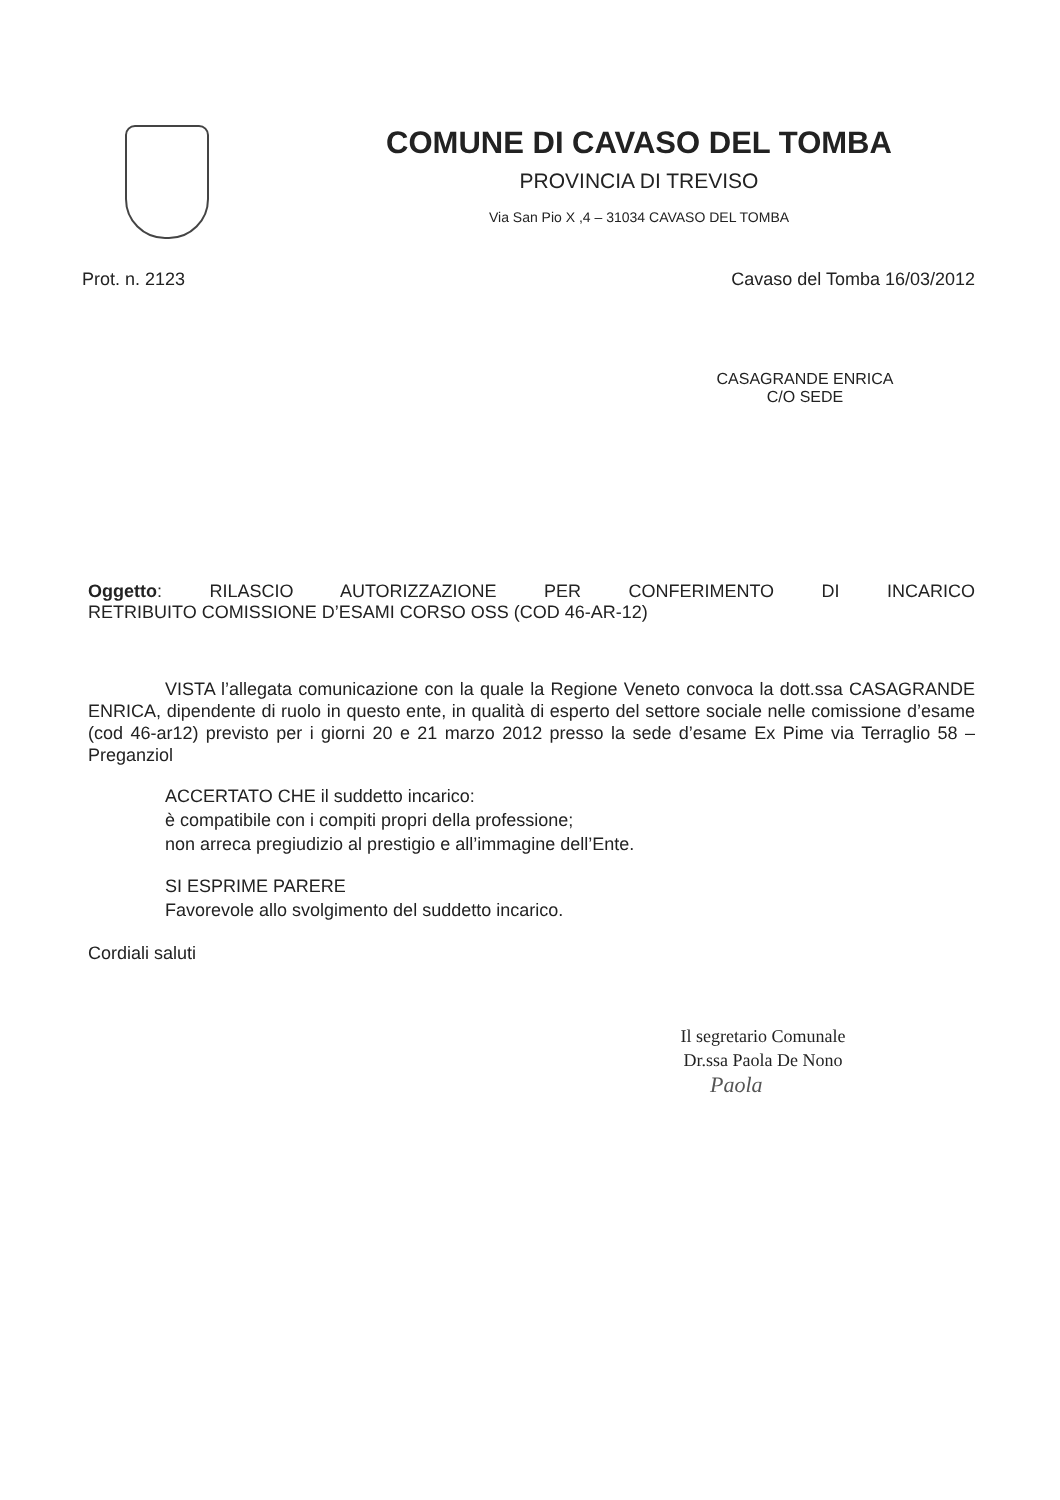COMUNE DI CAVASO DEL TOMBA
PROVINCIA DI TREVISO
Via San Pio X ,4 – 31034 CAVASO DEL TOMBA
Prot. n. 2123 Cavaso del Tomba 16/03/2012
CASAGRANDE ENRICA
C/O SEDE
Oggetto: RILASCIO AUTORIZZAZIONE PER CONFERIMENTO DI INCARICO
RETRIBUITO COMISSIONE D’ESAMI CORSO OSS (COD 46-AR-12)
VISTA l’allegata comunicazione con la quale la Regione Veneto convoca la dott.ssa CASAGRANDE ENRICA, dipendente di ruolo in questo ente, in qualità di esperto del settore sociale nelle comissione d’esame (cod 46-ar12) previsto per i giorni 20 e 21 marzo 2012 presso la sede d’esame Ex Pime via Terraglio 58 –Preganziol
ACCERTATO CHE il suddetto incarico:
è compatibile con i compiti propri della professione;
non arreca pregiudizio al prestigio e all’immagine dell’Ente.
SI ESPRIME PARERE
Favorevole allo svolgimento del suddetto incarico.
Cordiali saluti
Il segretario Comunale
Dr.ssa Paola De Nono
Paola